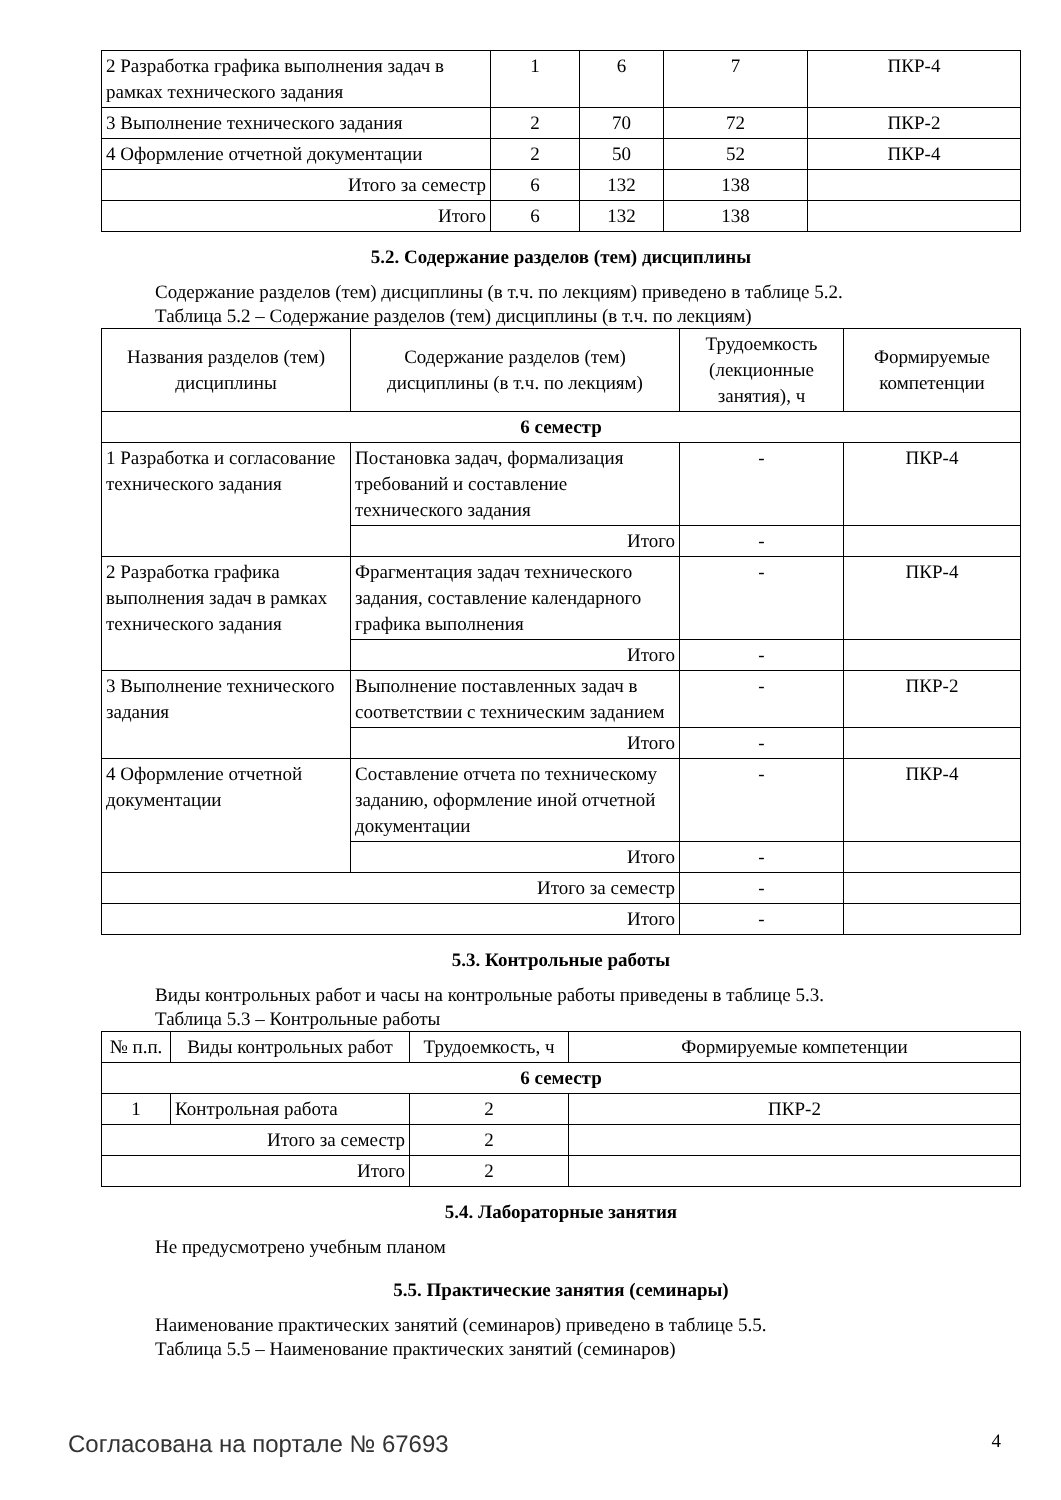| 2 Разработка графика выполнения задач в рамках технического задания | 1 | 6 | 7 | ПКР-4 |
| 3 Выполнение технического задания | 2 | 70 | 72 | ПКР-2 |
| 4 Оформление отчетной документации | 2 | 50 | 52 | ПКР-4 |
| Итого за семестр | 6 | 132 | 138 | |
| Итого | 6 | 132 | 138 | |
5.2. Содержание разделов (тем) дисциплины
Содержание разделов (тем) дисциплины (в т.ч. по лекциям) приведено в таблице 5.2.
Таблица 5.2 – Содержание разделов (тем) дисциплины (в т.ч. по лекциям)
| Названия разделов (тем) дисциплины | Содержание разделов (тем) дисциплины (в т.ч. по лекциям) | Трудоемкость (лекционные занятия), ч | Формируемые компетенции |
| --- | --- | --- | --- |
| 6 семестр | | | |
| 1 Разработка и согласование технического задания | Постановка задач, формализация требований и составление технического задания | - | ПКР-4 |
| | Итого | - | |
| 2 Разработка графика выполнения задач в рамках технического задания | Фрагментация задач технического задания, составление календарного графика выполнения | - | ПКР-4 |
| | Итого | - | |
| 3 Выполнение технического задания | Выполнение поставленных задач в соответствии с техническим заданием | - | ПКР-2 |
| | Итого | - | |
| 4 Оформление отчетной документации | Составление отчета по техническому заданию, оформление иной отчетной документации | - | ПКР-4 |
| | Итого | - | |
| Итого за семестр | | - | |
| Итого | | - | |
5.3. Контрольные работы
Виды контрольных работ и часы на контрольные работы приведены в таблице 5.3.
Таблица 5.3 – Контрольные работы
| № п.п. | Виды контрольных работ | Трудоемкость, ч | Формируемые компетенции |
| --- | --- | --- | --- |
| 6 семестр | | | |
| 1 | Контрольная работа | 2 | ПКР-2 |
| Итого за семестр | | 2 | |
| Итого | | 2 | |
5.4. Лабораторные занятия
Не предусмотрено учебным планом
5.5. Практические занятия (семинары)
Наименование практических занятий (семинаров) приведено в таблице 5.5.
Таблица 5.5 – Наименование практических занятий (семинаров)
Согласована на портале № 67693 4